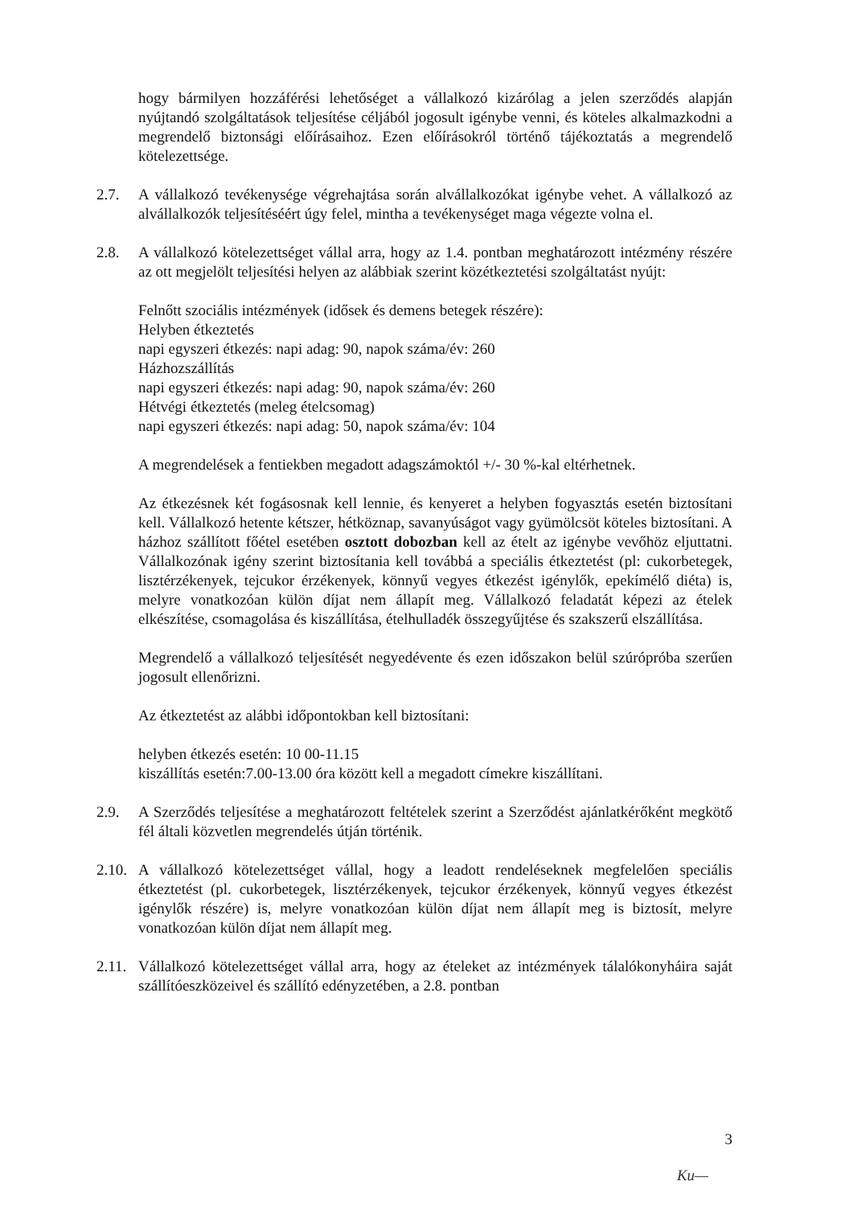hogy bármilyen hozzáférési lehetőséget a vállalkozó kizárólag a jelen szerződés alapján nyújtandó szolgáltatások teljesítése céljából jogosult igénybe venni, és köteles alkalmazkodni a megrendelő biztonsági előírásaihoz. Ezen előírásokról történő tájékoztatás a megrendelő kötelezettsége.
2.7. A vállalkozó tevékenysége végrehajtása során alvállalkozókat igénybe vehet. A vállalkozó az alvállalkozók teljesítéséért úgy felel, mintha a tevékenységet maga végezte volna el.
2.8. A vállalkozó kötelezettséget vállal arra, hogy az 1.4. pontban meghatározott intézmény részére az ott megjelölt teljesítési helyen az alábbiak szerint közétkeztetési szolgáltatást nyújt:
Felnőtt szociális intézmények (idősek és demens betegek részére):
Helyben étkeztetés
napi egyszeri étkezés: napi adag: 90, napok száma/év: 260
Házhozszállítás
napi egyszeri étkezés: napi adag: 90, napok száma/év: 260
Hétvégi étkeztetés (meleg ételcsomag)
napi egyszeri étkezés: napi adag: 50, napok száma/év: 104
A megrendelések a fentiekben megadott adagszámoktól +/- 30 %-kal eltérhetnek.
Az étkezésnek két fogásosnak kell lennie, és kenyeret a helyben fogyasztás esetén biztosítani kell. Vállalkozó hetente kétszer, hétköznap, savanyúságot vagy gyümölcsöt köteles biztosítani. A házhoz szállított főétel esetében osztott dobozban kell az ételt az igénybe vevőhöz eljuttatni. Vállalkozónak igény szerint biztosítania kell továbbá a speciális étkeztetést (pl: cukorbetegek, lisztérzékenyek, tejcukor érzékenyek, könnyű vegyes étkezést igénylők, epekímélő diéta) is, melyre vonatkozóan külön díjat nem állapít meg. Vállalkozó feladatát képezi az ételek elkészítése, csomagolása és kiszállítása, ételhulladék összegyűjtése és szakszerű elszállítása.
Megrendelő a vállalkozó teljesítését negyedévente és ezen időszakon belül szúrópróba szerűen jogosult ellenőrizni.
Az étkeztetést az alábbi időpontokban kell biztosítani:
helyben étkezés esetén: 10 00-11.15
kiszállítás esetén:7.00-13.00 óra között kell a megadott címekre kiszállítani.
2.9. A Szerződés teljesítése a meghatározott feltételek szerint a Szerződést ajánlatkérőként megkötő fél általi közvetlen megrendelés útján történik.
2.10.
A vállalkozó kötelezettséget vállal, hogy a leadott rendeléseknek megfelelően speciális étkeztetést (pl. cukorbetegek, lisztérzékenyek, tejcukor érzékenyek, könnyű vegyes étkezést igénylők részére) is, melyre vonatkozóan külön díjat nem állapít meg is biztosít, melyre vonatkozóan külön díjat nem állapít meg.
2.11.
Vállalkozó kötelezettséget vállal arra, hogy az ételeket az intézmények tálalókonyháira saját szállítóeszközeivel és szállító edényzetében, a 2.8. pontban
3
Ku—